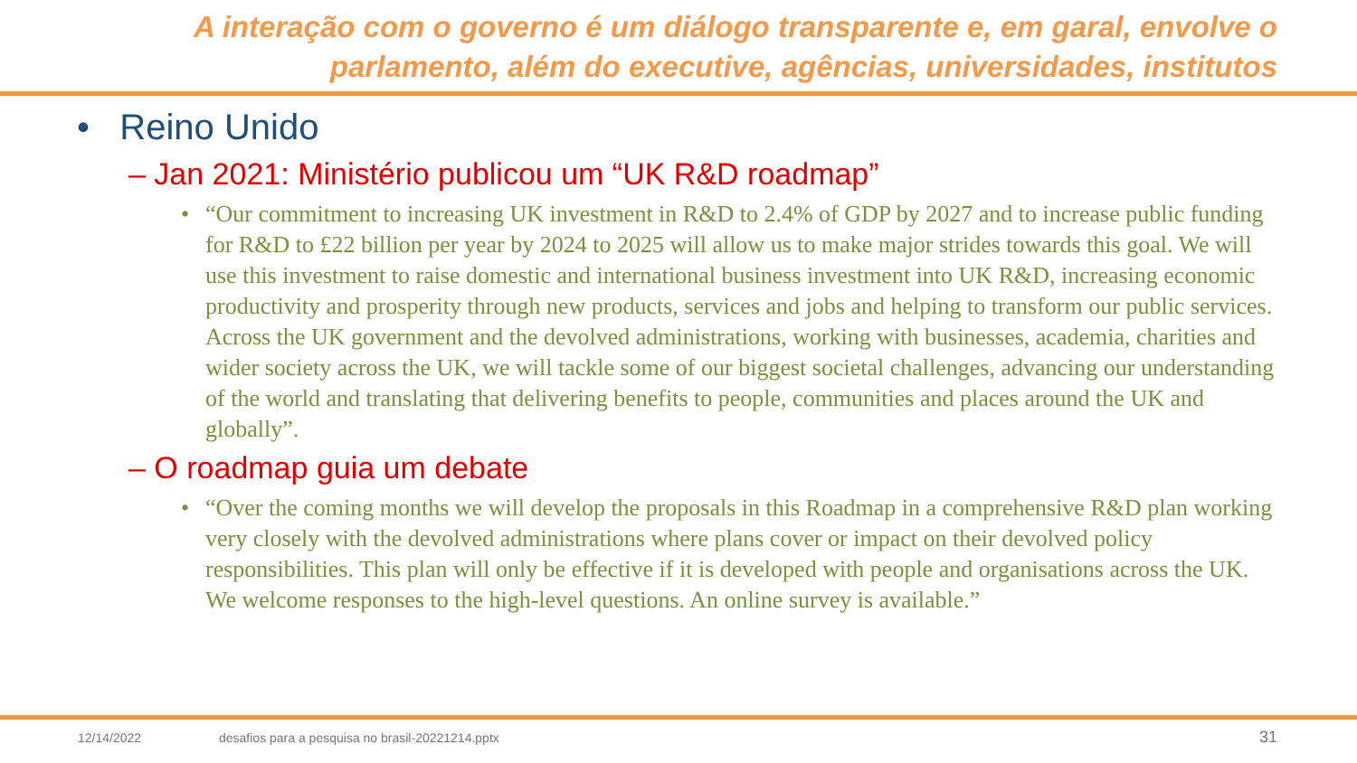A interação com o governo é um diálogo transparente e, em garal, envolve o parlamento, além do executive, agências, universidades, institutos
• Reino Unido
– Jan 2021: Ministério publicou um “UK R&D roadmap”
• “Our commitment to increasing UK investment in R&D to 2.4% of GDP by 2027 and to increase public funding for R&D to £22 billion per year by 2024 to 2025 will allow us to make major strides towards this goal. We will use this investment to raise domestic and international business investment into UK R&D, increasing economic productivity and prosperity through new products, services and jobs and helping to transform our public services. Across the UK government and the devolved administrations, working with businesses, academia, charities and wider society across the UK, we will tackle some of our biggest societal challenges, advancing our understanding of the world and translating that delivering benefits to people, communities and places around the UK and globally”.
– O roadmap guia um debate
• “Over the coming months we will develop the proposals in this Roadmap in a comprehensive R&D plan working very closely with the devolved administrations where plans cover or impact on their devolved policy responsibilities. This plan will only be effective if it is developed with people and organisations across the UK. We welcome responses to the high-level questions. An online survey is available.”
12/14/2022
desafios para a pesquisa no brasil-20221214.pptx
31